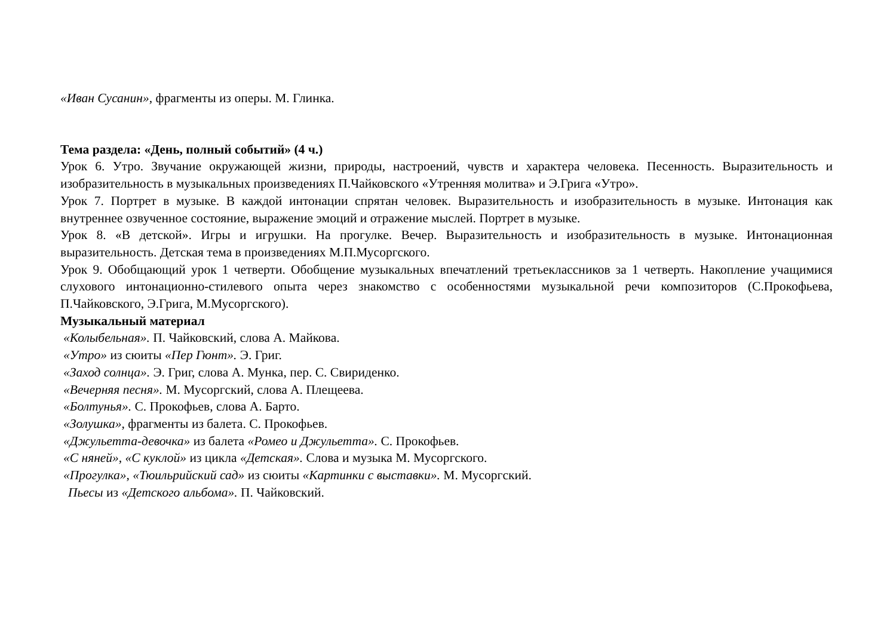«Иван Сусанин», фрагменты из оперы. М. Глинка.
Тема раздела: «День, полный событий» (4 ч.)
Урок 6. Утро. Звучание окружающей жизни, природы, настроений, чувств и характера человека. Песенность. Выразительность и изобразительность в музыкальных произведениях П.Чайковского «Утренняя молитва» и Э.Грига «Утро».
Урок 7. Портрет в музыке. В каждой интонации спрятан человек. Выразительность и изобразительность в музыке. Интонация как внутреннее озвученное состояние, выражение эмоций и отражение мыслей. Портрет в музыке.
Урок 8. «В детской». Игры и игрушки. На прогулке. Вечер. Выразительность и изобразительность в музыке. Интонационная выразительность. Детская тема в произведениях М.П.Мусоргского.
Урок 9. Обобщающий урок 1 четверти. Обобщение музыкальных впечатлений третьеклассников за 1 четверть. Накопление учащимися слухового интонационно-стилевого опыта через знакомство с особенностями музыкальной речи композиторов (С.Прокофьева, П.Чайковского, Э.Грига, М.Мусоргского).
Музыкальный материал
«Колыбельная». П. Чайковский, слова А. Майкова.
«Утро» из сюиты «Пер Гюнт». Э. Григ.
«Заход солнца». Э. Григ, слова А. Мунка, пер. С. Свириденко.
«Вечерняя песня». М. Мусоргский, слова А. Плещеева.
«Болтунья». С. Прокофьев, слова А. Барто.
«Золушка», фрагменты из балета. С. Прокофьев.
«Джульетта-девочка» из балета «Ромео и Джульетта». С. Прокофьев.
«С няней», «С куклой» из цикла «Детская». Слова и музыка М. Мусоргского.
«Прогулка», «Тюильрийский сад» из сюиты «Картинки с выставки». М. Мусоргский.
Пьесы из «Детского альбома». П. Чайковский.